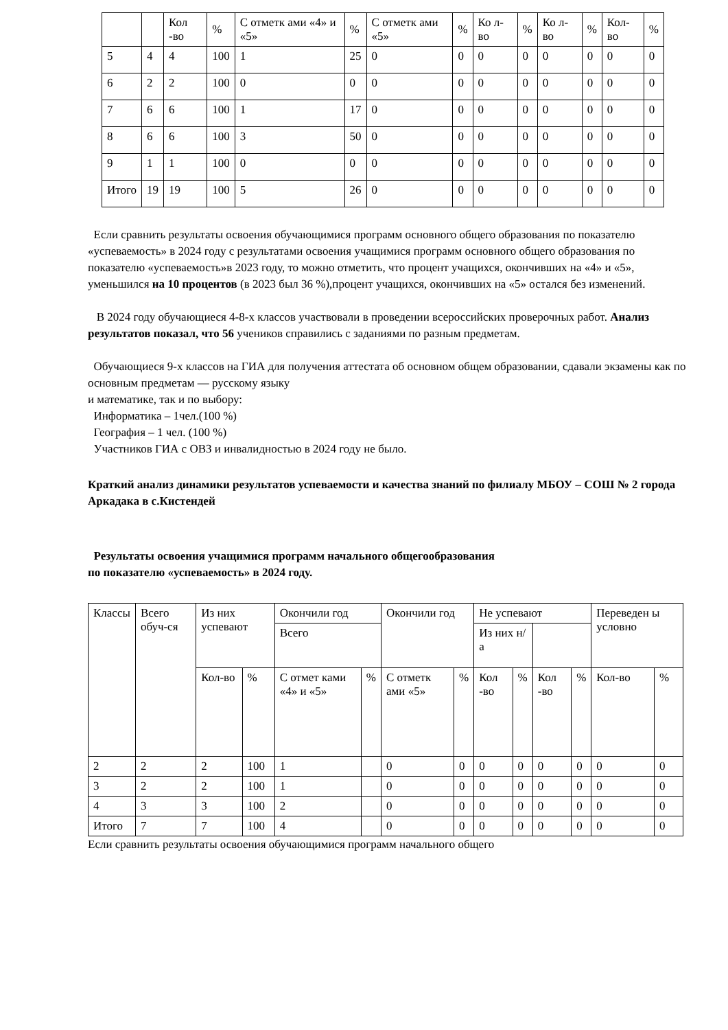| | | Кол -во | % | С отметк ами «4» и «5» | % | С отметк ами «5» | % | Ко л- во | % | Ко л- во | % | Кол-во | % |
| --- | --- | --- | --- | --- | --- | --- | --- | --- | --- | --- | --- | --- | --- |
| 5 | 4 | 4 | 100 | 1 | 25 | 0 | 0 | 0 | 0 | 0 | 0 | 0 | 0 |
| 6 | 2 | 2 | 100 | 0 | 0 | 0 | 0 | 0 | 0 | 0 | 0 | 0 | 0 |
| 7 | 6 | 6 | 100 | 1 | 17 | 0 | 0 | 0 | 0 | 0 | 0 | 0 | 0 |
| 8 | 6 | 6 | 100 | 3 | 50 | 0 | 0 | 0 | 0 | 0 | 0 | 0 | 0 |
| 9 | 1 | 1 | 100 | 0 | 0 | 0 | 0 | 0 | 0 | 0 | 0 | 0 | 0 |
| Итого | 19 | 19 | 100 | 5 | 26 | 0 | 0 | 0 | 0 | 0 | 0 | 0 | 0 |
Если сравнить результаты освоения обучающимися программ основного общего образования по показателю «успеваемость» в 2024 году с результатами освоения учащимися программ основного общего образования по показателю «успеваемость»в 2023 году, то можно отметить, что процент учащихся, окончивших на «4» и «5», уменьшился на 10 процентов (в 2023 был 36 %),процент учащихся, окончивших на «5» остался без изменений.
В 2024 году обучающиеся 4-8-х классов участвовали в проведении всероссийских проверочных работ. Анализ результатов показал, что 56 учеников справились с заданиями по разным предметам.
Обучающиеся 9-х классов на ГИА для получения аттестата об основном общем образовании, сдавали экзамены как по основным предметам — русскому языку
и математике, так и по выбору:
Информатика – 1чел.(100 %)
География – 1 чел. (100 %)
Участников ГИА с ОВЗ и инвалидностью в 2024 году не было.
Краткий анализ динамики результатов успеваемости и качества знаний по филиалу МБОУ – СОШ № 2 города Аркадака в с.Кистендей
Результаты освоения учащимися программ начального общегообразования
по показателю «успеваемость» в 2024 году.
| Классы | Всего обуч-ся | Из них успевают | | Окончили год | | Окончили год | | Не успевают | | | | Переведен ы условно | |
| --- | --- | --- | --- | --- | --- | --- | --- | --- | --- | --- | --- | --- | --- |
| | | | | Всего | | | | Из них н/а | | | | | |
| | | Кол-во | % | С отмет ками «4» и «5» | % | С отметк ами «5» | % | Кол -во | % | Кол -во | % | Кол-во | % |
| 2 | 2 | 2 | 100 | 1 | | 0 | 0 | 0 | 0 | 0 | 0 | 0 | 0 |
| 3 | 2 | 2 | 100 | 1 | | 0 | 0 | 0 | 0 | 0 | 0 | 0 | 0 |
| 4 | 3 | 3 | 100 | 2 | | 0 | 0 | 0 | 0 | 0 | 0 | 0 | 0 |
| Итого | 7 | 7 | 100 | 4 | | 0 | 0 | 0 | 0 | 0 | 0 | 0 | 0 |
Если сравнить результаты освоения обучающимися программ начального общего